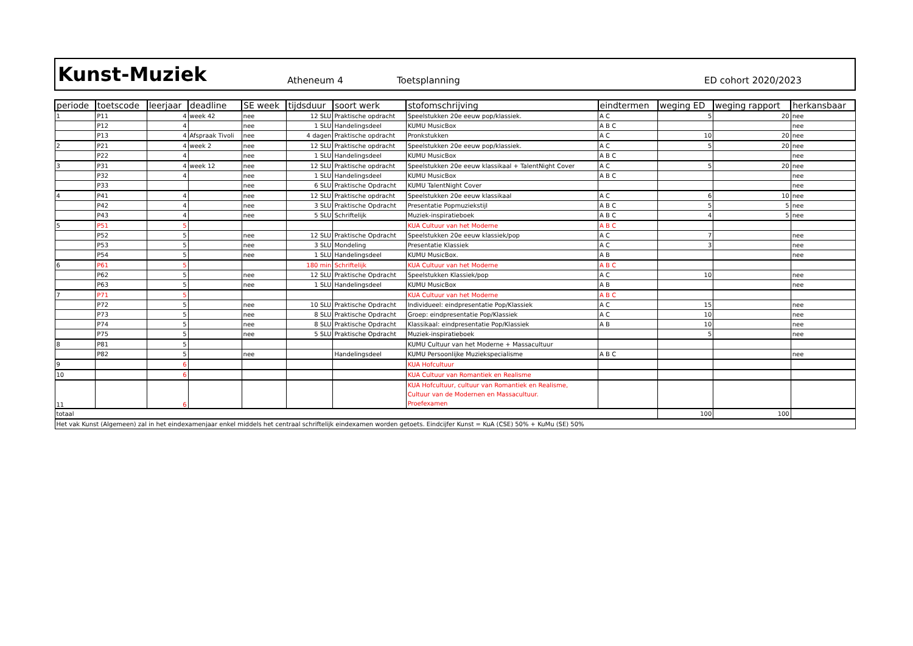Kunst-Muziek
Atheneum 4 Toetsplanning ED cohort 2020/2023
| periode | toetscode | leerjaar | deadline | SE week | tijdsduur | soort werk | stofomschrijving | eindtermen | weging ED | weging rapport | herkansbaar |
| --- | --- | --- | --- | --- | --- | --- | --- | --- | --- | --- | --- |
| 1 | P11 | 4 | week 42 | nee | 12 SLU | Praktische opdracht | Speelstukken 20e eeuw pop/klassiek. | A C | 5 | 20 | nee |
| | P12 | 4 | | nee | 1 SLU | Handelingsdeel | KUMU MusicBox | A B C | | | nee |
| | P13 | 4 | Afspraak Tivoli | nee | 4 dagen | Praktische opdracht | Pronkstukken | A C | 10 | 20 | nee |
| 2 | P21 | 4 | week 2 | nee | 12 SLU | Praktische opdracht | Speelstukken 20e eeuw pop/klassiek. | A C | 5 | 20 | nee |
| | P22 | 4 | | nee | 1 SLU | Handelingsdeel | KUMU MusicBox | A B C | | | nee |
| 3 | P31 | 4 | week 12 | nee | 12 SLU | Praktische opdracht | Speelstukken 20e eeuw klassikaal + TalentNight Cover | A C | 5 | 20 | nee |
| | P32 | 4 | | nee | 1 SLU | Handelingsdeel | KUMU MusicBox | A B C | | | nee |
| | P33 | | | nee | 6 SLU | Praktische Opdracht | KUMU TalentNight Cover | | | | nee |
| 4 | P41 | 4 | | nee | 12 SLU | Praktische opdracht | Speelstukken 20e eeuw klassikaal | A C | 6 | 10 | nee |
| | P42 | 4 | | nee | 3 SLU | Praktische Opdracht | Presentatie Popmuziekstijl | A B C | 5 | 5 | nee |
| | P43 | 4 | | nee | 5 SLU | Schriftelijk | Muziek-inspiratieboek | A B C | 4 | 5 | nee |
| 5 | P51 | 5 | | | | | KUA Cultuur van het Moderne | A B C | | | |
| | P52 | 5 | | nee | 12 SLU | Praktische Opdracht | Speelstukken 20e eeuw klassiek/pop | A C | 7 | | nee |
| | P53 | 5 | | nee | 3 SLU | Mondeling | Presentatie Klassiek | A C | 3 | | nee |
| | P54 | 5 | | nee | 1 SLU | Handelingsdeel | KUMU MusicBox. | A B | | | nee |
| 6 | P61 | 5 | | | 180 min | Schriftelijk | KUA Cultuur van het Moderne | A B C | | | |
| | P62 | 5 | | nee | 12 SLU | Praktische Opdracht | Speelstukken Klassiek/pop | A C | 10 | | nee |
| | P63 | 5 | | nee | 1 SLU | Handelingsdeel | KUMU MusicBox | A B | | | nee |
| 7 | P71 | 5 | | | | | KUA Cultuur van het Moderne | A B C | | | |
| | P72 | 5 | | nee | 10 SLU | Praktische Opdracht | Individueel: eindpresentatie Pop/Klassiek | A C | 15 | | nee |
| | P73 | 5 | | nee | 8 SLU | Praktische Opdracht | Groep: eindpresentatie Pop/Klassiek | A C | 10 | | nee |
| | P74 | 5 | | nee | 8 SLU | Praktische Opdracht | Klassikaal: eindpresentatie Pop/Klassiek | A B | 10 | | nee |
| | P75 | 5 | | nee | 5 SLU | Praktische Opdracht | Muziek-inspiratieboek | | 5 | | nee |
| 8 | P81 | 5 | | | | | KUMU Cultuur van het Moderne + Massacultuur | | | | |
| | P82 | 5 | | nee | | Handelingsdeel | KUMU Persoonlijke Muziekspecialisme | A B C | | | nee |
| 9 | | 6 | | | | | KUA Hofcultuur | | | | |
| 10 | | 6 | | | | | KUA Cultuur van Romantiek en Realisme | | | | |
| 11 | | 6 | | | | | KUA Hofcultuur, cultuur van Romantiek en Realisme, Cultuur van de Modernen en Massacultuur. Proefexamen | | | | |
| totaal | | | | | | | | | 100 | 100 | |
| Het vak Kunst (Algemeen) zal in het eindexamenjaar enkel middels het centraal schriftelijk eindexamen worden getoets. Eindcijfer Kunst = KuA (CSE) 50% + KuMu (SE) 50% | | | | | | | | | | | |